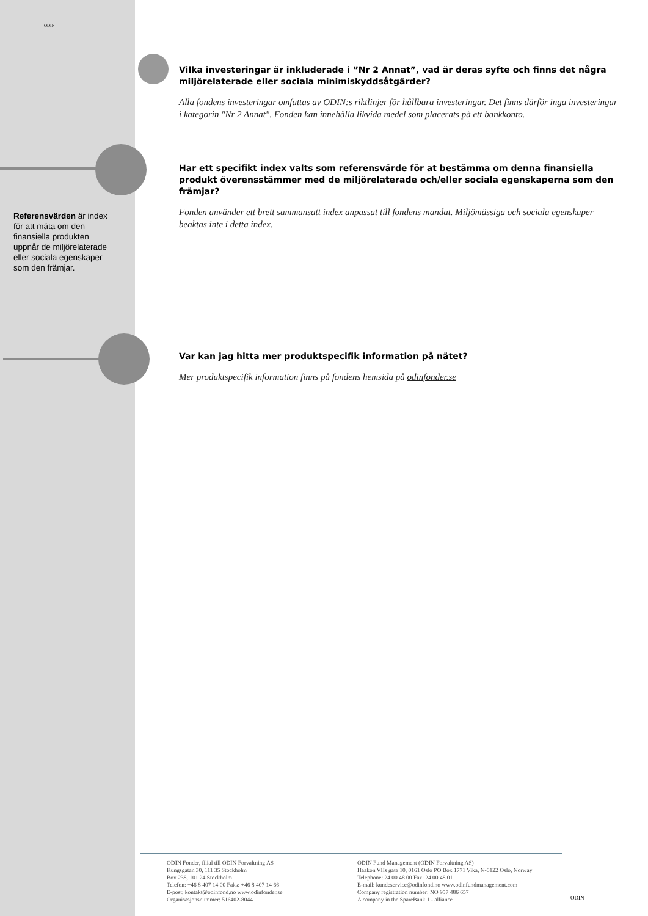ODIN
Referensvärden är index för att mäta om den finansiella produkten uppnår de miljörelaterade eller sociala egenskaper som den främjar.
Vilka investeringar är inkluderade i ”Nr 2 Annat”, vad är deras syfte och finns det några miljörelaterade eller sociala minimiskyddsåtgärder?
Alla fondens investeringar omfattas av ODIN:s riktlinjer för hållbara investeringar. Det finns därför inga investeringar i kategorin "Nr 2 Annat". Fonden kan innehålla likvida medel som placerats på ett bankkonto.
Har ett specifikt index valts som referensvärde för at bestämma om denna finansiella produkt överensstämmer med de miljörelaterade och/eller sociala egenskaperna som den främjar?
Fonden använder ett brett sammansatt index anpassat till fondens mandat. Miljömässiga och sociala egenskaper beaktas inte i detta index.
Var kan jag hitta mer produktspecifik information på nätet?
Mer produktspecifik information finns på fondens hemsida på odinfonder.se
ODIN Fonder, filial till ODIN Forvaltning AS
Kungsgatan 30, 111 35 Stockholm
Box 238, 101 24 Stockholm
Telefon: +46 8 407 14 00 Faks: +46 8 407 14 66
E-post: kontakt@odinfond.no www.odinfonder.se
Organisasjonsnummer: 516402-8044
ODIN Fund Management (ODIN Forvaltning AS)
Haakon VIIs gate 10, 0161 Oslo PO Box 1771 Vika, N-0122 Oslo, Norway
Telephone: 24 00 48 00 Fax: 24 00 48 01
E-mail: kundeservice@odinfond.no www.odinfundmanagement.com
Company registration number: NO 957 486 657
A company in the SpareBank 1 - alliance
ODIN